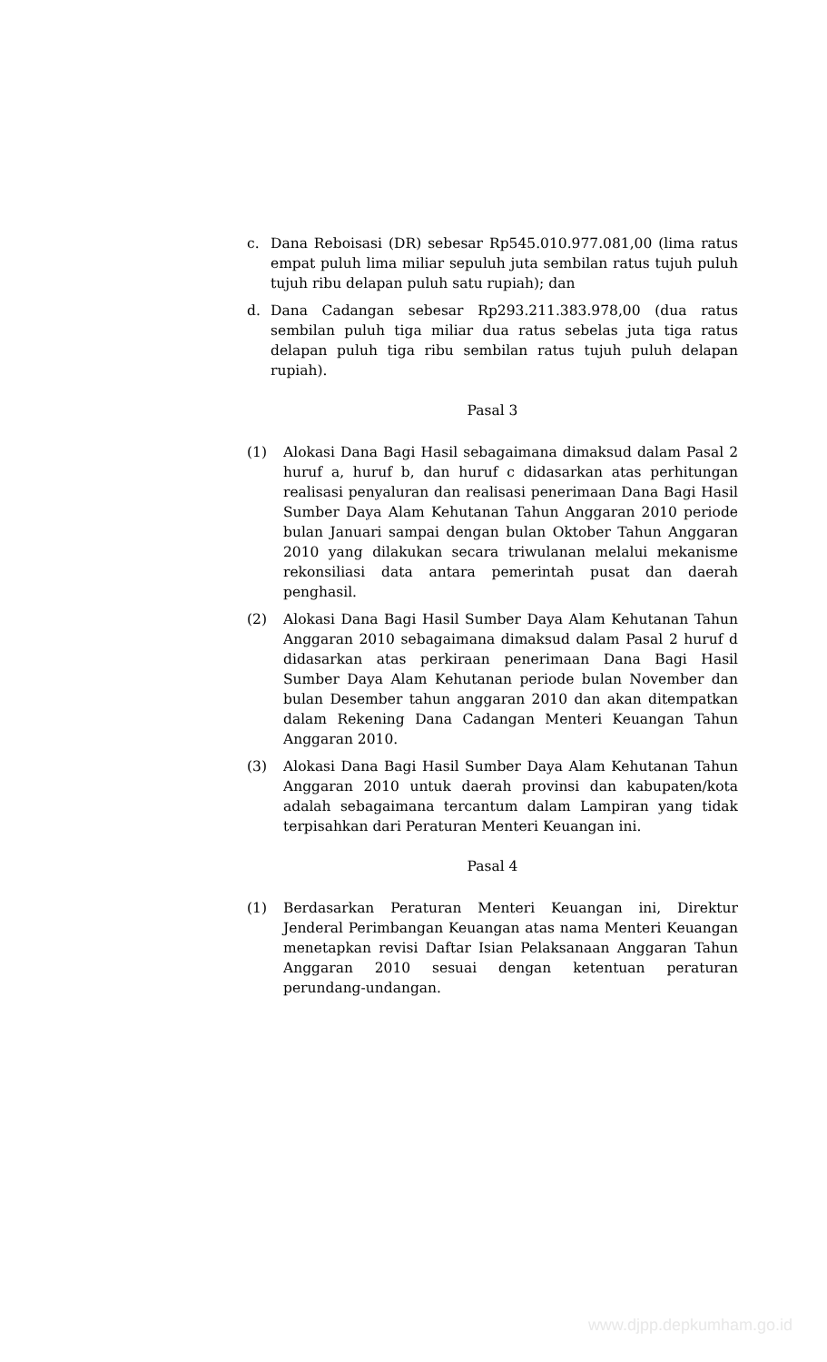c. Dana Reboisasi (DR) sebesar Rp545.010.977.081,00 (lima ratus empat puluh lima miliar sepuluh juta sembilan ratus tujuh puluh tujuh ribu delapan puluh satu rupiah); dan
d. Dana Cadangan sebesar Rp293.211.383.978,00 (dua ratus sembilan puluh tiga miliar dua ratus sebelas juta tiga ratus delapan puluh tiga ribu sembilan ratus tujuh puluh delapan rupiah).
Pasal 3
(1) Alokasi Dana Bagi Hasil sebagaimana dimaksud dalam Pasal 2 huruf a, huruf b, dan huruf c didasarkan atas perhitungan realisasi penyaluran dan realisasi penerimaan Dana Bagi Hasil Sumber Daya Alam Kehutanan Tahun Anggaran 2010 periode bulan Januari sampai dengan bulan Oktober Tahun Anggaran 2010 yang dilakukan secara triwulanan melalui mekanisme rekonsiliasi data antara pemerintah pusat dan daerah penghasil.
(2) Alokasi Dana Bagi Hasil Sumber Daya Alam Kehutanan Tahun Anggaran 2010 sebagaimana dimaksud dalam Pasal 2 huruf d didasarkan atas perkiraan penerimaan Dana Bagi Hasil Sumber Daya Alam Kehutanan periode bulan November dan bulan Desember tahun anggaran 2010 dan akan ditempatkan dalam Rekening Dana Cadangan Menteri Keuangan Tahun Anggaran 2010.
(3) Alokasi Dana Bagi Hasil Sumber Daya Alam Kehutanan Tahun Anggaran 2010 untuk daerah provinsi dan kabupaten/kota adalah sebagaimana tercantum dalam Lampiran yang tidak terpisahkan dari Peraturan Menteri Keuangan ini.
Pasal 4
(1) Berdasarkan Peraturan Menteri Keuangan ini, Direktur Jenderal Perimbangan Keuangan atas nama Menteri Keuangan menetapkan revisi Daftar Isian Pelaksanaan Anggaran Tahun Anggaran 2010 sesuai dengan ketentuan peraturan perundang-undangan.
www.djpp.depkumham.go.id